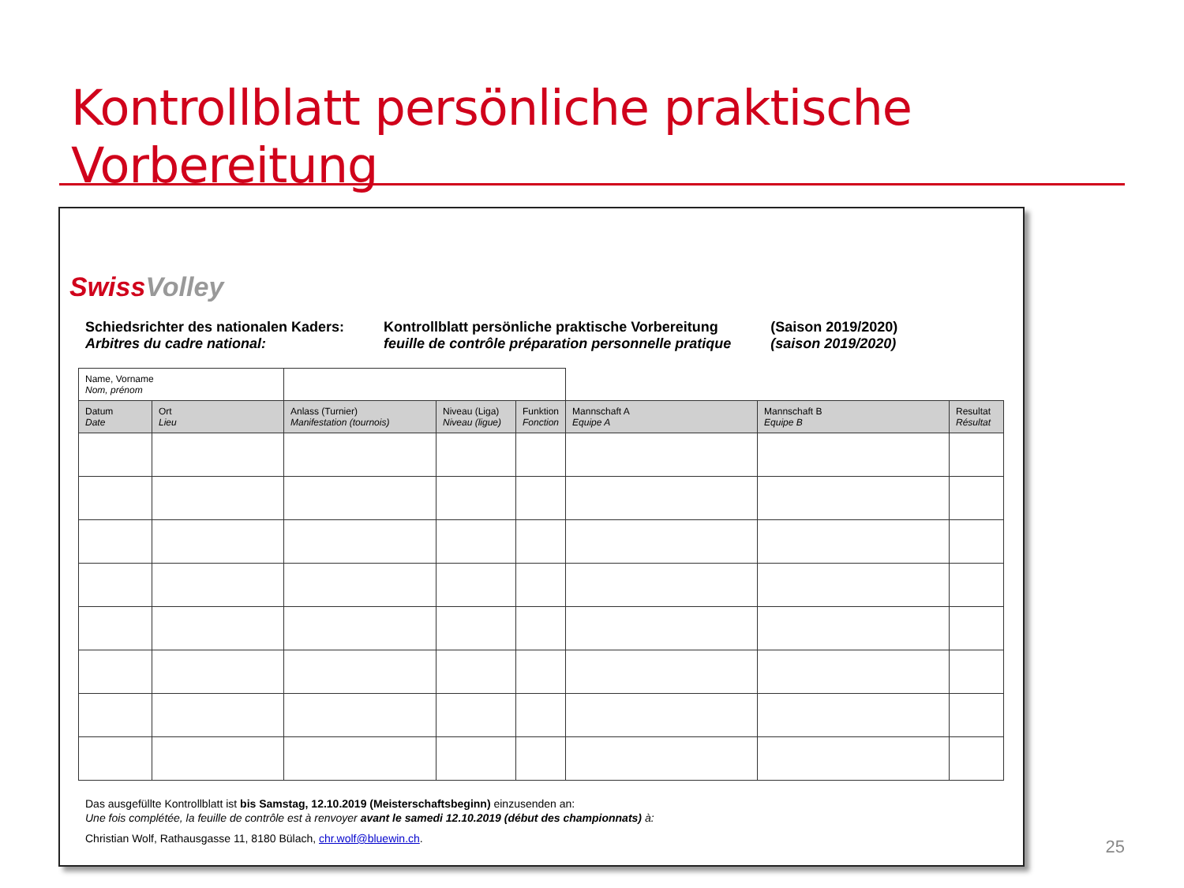Kontrollblatt persönliche praktische Vorbereitung
SwissVolley
Schiedsrichter des nationalen Kaders:
Arbitres du cadre national:
Kontrollblatt persönliche praktische Vorbereitung
feuille de contrôle préparation personnelle pratique
(Saison 2019/2020)
(saison 2019/2020)
| Name, Vorname Nom, prénom | | | | | | | |
| Datum Date | Ort Lieu | Anlass (Turnier) Manifestation (tournois) | Niveau (Liga) Niveau (ligue) | Funktion Fonction | Mannschaft A Equipe A | Mannschaft B Equipe B | Resultat Résultat |
Das ausgefüllte Kontrollblatt ist bis Samstag, 12.10.2019 (Meisterschaftsbeginn) einzusenden an:
Une fois complétée, la feuille de contrôle est à renvoyer avant le samedi 12.10.2019 (début des championnats) à:
Christian Wolf, Rathausgasse 11, 8180 Bülach, chr.wolf@bluewin.ch.
25